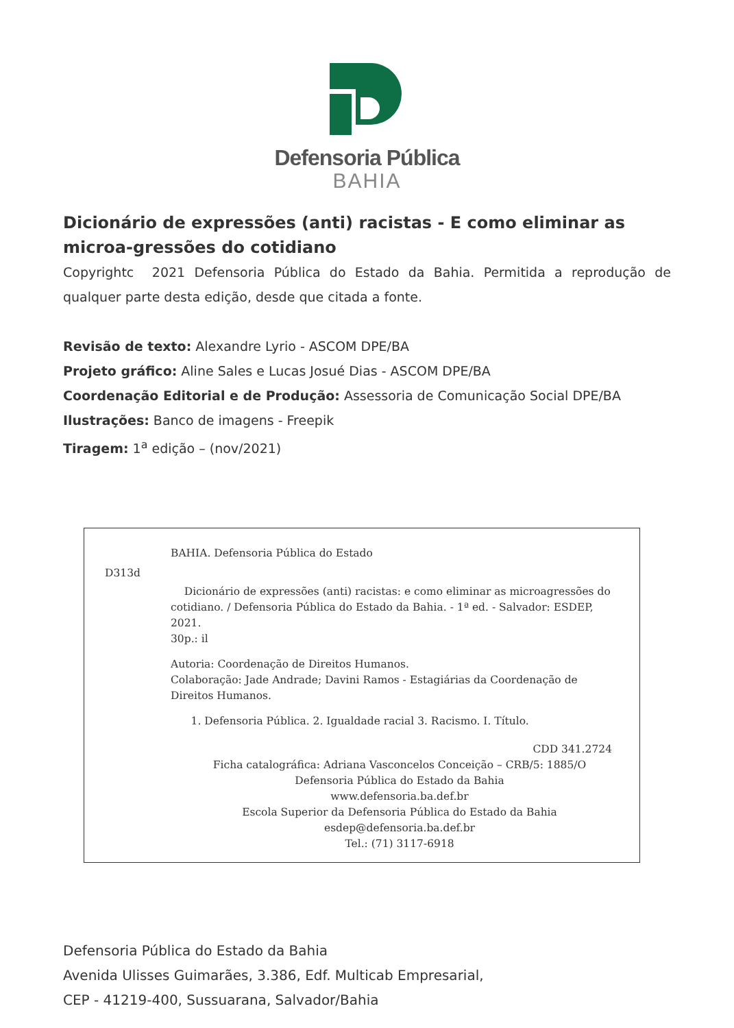Defensoria Pública
BAHIA
Dicionário de expressões (anti) racistas - E como eliminar as microa-gressões do cotidiano
Copyrightc 2021 Defensoria Pública do Estado da Bahia. Permitida a reprodução de qualquer parte desta edição, desde que citada a fonte.
Revisão de texto: Alexandre Lyrio - ASCOM DPE/BA
Projeto gráfico: Aline Sales e Lucas Josué Dias - ASCOM DPE/BA
Coordenação Editorial e de Produção: Assessoria de Comunicação Social DPE/BA
Ilustrações: Banco de imagens - Freepik
Tiragem: 1<sup>a</sup> edição – (nov/2021)
BAHIA. Defensoria Pública do Estado
D313d
Dicionário de expressões (anti) racistas: e como eliminar as microagressões do cotidiano. / Defensoria Pública do Estado da Bahia. - 1ª ed. - Salvador: ESDEP, 2021.
30p.: il
Autoria: Coordenação de Direitos Humanos.
Colaboração: Jade Andrade; Davini Ramos - Estagiárias da Coordenação de Direitos Humanos.
1. Defensoria Pública. 2. Igualdade racial 3. Racismo. I. Título.
CDD 341.2724
Ficha catalográfica: Adriana Vasconcelos Conceição – CRB/5: 1885/O
Defensoria Pública do Estado da Bahia
www.defensoria.ba.def.br
Escola Superior da Defensoria Pública do Estado da Bahia
esdep@defensoria.ba.def.br
Tel.: (71) 3117-6918
Defensoria Pública do Estado da Bahia
Avenida Ulisses Guimarães, 3.386, Edf. Multicab Empresarial,
CEP - 41219-400, Sussuarana, Salvador/Bahia